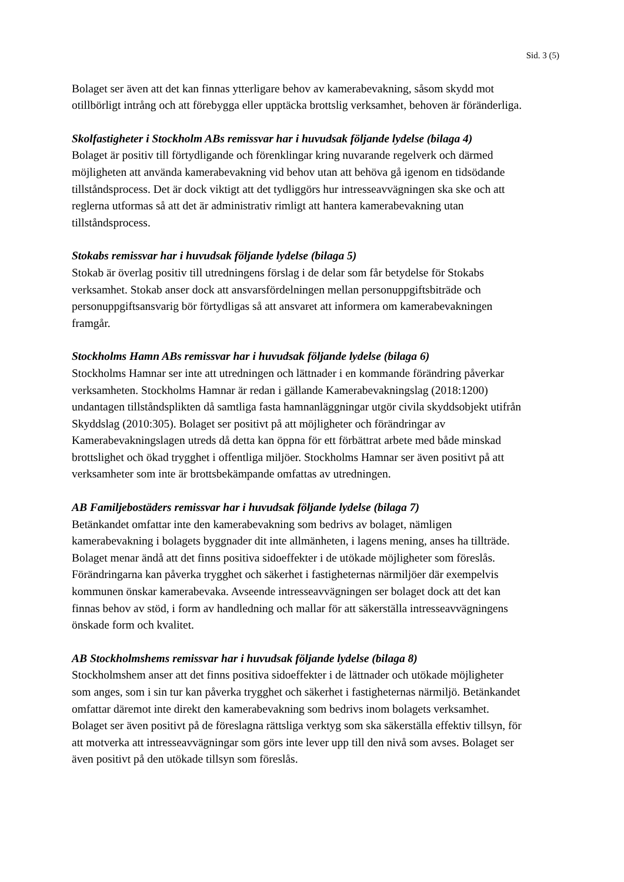Sid. 3 (5)
Bolaget ser även att det kan finnas ytterligare behov av kamerabevakning, såsom skydd mot otillbörligt intrång och att förebygga eller upptäcka brottslig verksamhet, behoven är föränderliga.
Skolfastigheter i Stockholm ABs remissvar har i huvudsak följande lydelse (bilaga 4)
Bolaget är positiv till förtydligande och förenklingar kring nuvarande regelverk och därmed möjligheten att använda kamerabevakning vid behov utan att behöva gå igenom en tidsödande tillståndsprocess. Det är dock viktigt att det tydliggörs hur intresseavvägningen ska ske och att reglerna utformas så att det är administrativ rimligt att hantera kamerabevakning utan tillståndsprocess.
Stokabs remissvar har i huvudsak följande lydelse (bilaga 5)
Stokab är överlag positiv till utredningens förslag i de delar som får betydelse för Stokabs verksamhet. Stokab anser dock att ansvarsfördelningen mellan personuppgiftsbiträde och personuppgiftsansvarig bör förtydligas så att ansvaret att informera om kamerabevakningen framgår.
Stockholms Hamn ABs remissvar har i huvudsak följande lydelse (bilaga 6)
Stockholms Hamnar ser inte att utredningen och lättnader i en kommande förändring påverkar verksamheten. Stockholms Hamnar är redan i gällande Kamerabevakningslag (2018:1200) undantagen tillståndsplikten då samtliga fasta hamnanläggningar utgör civila skyddsobjekt utifrån Skyddslag (2010:305). Bolaget ser positivt på att möjligheter och förändringar av Kamerabevakningslagen utreds då detta kan öppna för ett förbättrat arbete med både minskad brottslighet och ökad trygghet i offentliga miljöer. Stockholms Hamnar ser även positivt på att verksamheter som inte är brottsbekämpande omfattas av utredningen.
AB Familjebostäders remissvar har i huvudsak följande lydelse (bilaga 7)
Betänkandet omfattar inte den kamerabevakning som bedrivs av bolaget, nämligen kamerabevakning i bolagets byggnader dit inte allmänheten, i lagens mening, anses ha tillträde. Bolaget menar ändå att det finns positiva sidoeffekter i de utökade möjligheter som föreslås. Förändringarna kan påverka trygghet och säkerhet i fastigheternas närmiljöer där exempelvis kommunen önskar kamerabevaka. Avseende intresseavvägningen ser bolaget dock att det kan finnas behov av stöd, i form av handledning och mallar för att säkerställa intresseavvägningens önskade form och kvalitet.
AB Stockholmshems remissvar har i huvudsak följande lydelse (bilaga 8)
Stockholmshem anser att det finns positiva sidoeffekter i de lättnader och utökade möjligheter som anges, som i sin tur kan påverka trygghet och säkerhet i fastigheternas närmiljö. Betänkandet omfattar däremot inte direkt den kamerabevakning som bedrivs inom bolagets verksamhet. Bolaget ser även positivt på de föreslagna rättsliga verktyg som ska säkerställa effektiv tillsyn, för att motverka att intresseavvägningar som görs inte lever upp till den nivå som avses. Bolaget ser även positivt på den utökade tillsyn som föreslås.